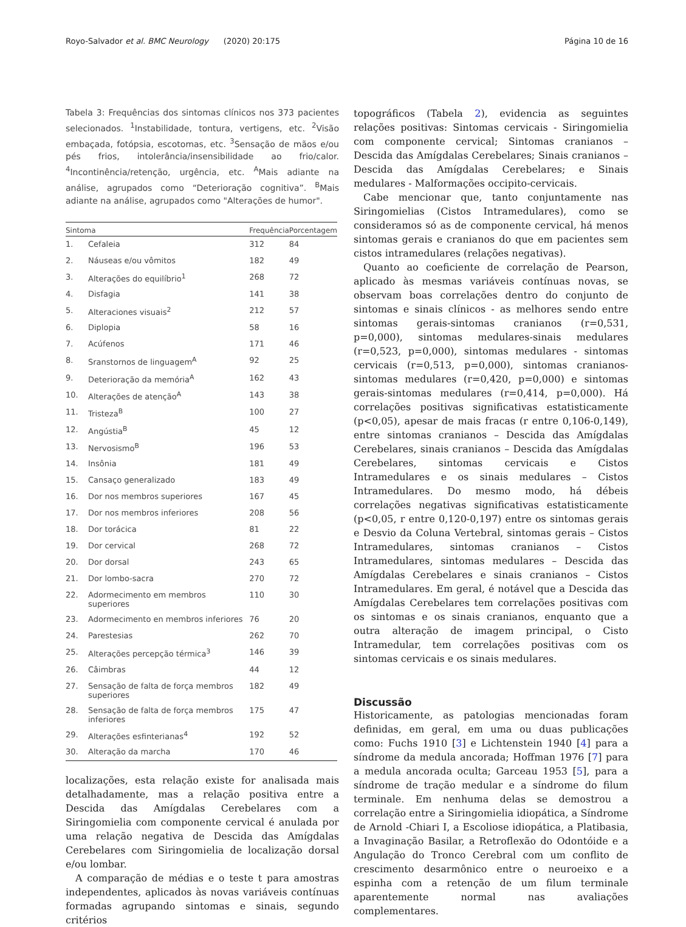Royo-Salvador et al. BMC Neurology (2020) 20:175 Página 10 de 16
Tabela 3: Frequências dos sintomas clínicos nos 373 pacientes selecionados. <sup>1</sup>Instabilidade, tontura, vertigens, etc. <sup>2</sup>Visão embaçada, fotópsia, escotomas, etc. <sup>3</sup>Sensação de mãos e/ou pés frios, intolerância/insensibilidade ao frio/calor. <sup>4</sup>Incontinência/retenção, urgência, etc. <sup>A</sup>Mais adiante na análise, agrupados como “Deterioração cognitiva”. <sup>B</sup>Mais adiante na análise, agrupados como "Alterações de humor".
| Sintoma | | Frequência | Porcentagem |
| --- | --- | --- | --- |
| 1. | Cefaleia | 312 | 84 |
| 2. | Náuseas e/ou vômitos | 182 | 49 |
| 3. | Alterações do equilíbrio<sup>1</sup> | 268 | 72 |
| 4. | Disfagia | 141 | 38 |
| 5. | Alteraciones visuais<sup>2</sup> | 212 | 57 |
| 6. | Diplopia | 58 | 16 |
| 7. | Acúfenos | 171 | 46 |
| 8. | Sranstornos de linguagem<sup>A</sup> | 92 | 25 |
| 9. | Deterioração da memória<sup>A</sup> | 162 | 43 |
| 10. | Alterações de atenção<sup>A</sup> | 143 | 38 |
| 11. | Tristeza<sup>B</sup> | 100 | 27 |
| 12. | Angústia<sup>B</sup> | 45 | 12 |
| 13. | Nervosismo<sup>B</sup> | 196 | 53 |
| 14. | Insônia | 181 | 49 |
| 15. | Cansaço generalizado | 183 | 49 |
| 16. | Dor nos membros superiores | 167 | 45 |
| 17. | Dor nos membros inferiores | 208 | 56 |
| 18. | Dor torácica | 81 | 22 |
| 19. | Dor cervical | 268 | 72 |
| 20. | Dor dorsal | 243 | 65 |
| 21. | Dor lombo-sacra | 270 | 72 |
| 22. | Adormecimento em membros superiores | 110 | 30 |
| 23. | Adormecimento en membros inferiores | 76 | 20 |
| 24. | Parestesias | 262 | 70 |
| 25. | Alterações percepção térmica<sup>3</sup> | 146 | 39 |
| 26. | Câimbras | 44 | 12 |
| 27. | Sensação de falta de força membros superiores | 182 | 49 |
| 28. | Sensação de falta de força membros inferiores | 175 | 47 |
| 29. | Alterações esfinterianas<sup>4</sup> | 192 | 52 |
| 30. | Alteração da marcha | 170 | 46 |
localizações, esta relação existe for analisada mais detalhadamente, mas a relação positiva entre a Descida das Amígdalas Cerebelares com a Siringomielia com componente cervical é anulada por uma relação negativa de Descida das Amígdalas Cerebelares com Siringomielia de localização dorsal e/ou lombar.
A comparação de médias e o teste t para amostras independentes, aplicados às novas variáveis contínuas formadas agrupando sintomas e sinais, segundo critérios
topográficos (Tabela 2), evidencia as seguintes relações positivas: Sintomas cervicais - Siringomielia com componente cervical; Sintomas cranianos – Descida das Amígdalas Cerebelares; Sinais cranianos – Descida das Amígdalas Cerebelares; e Sinais medulares - Malformações occipito-cervicais.
Cabe mencionar que, tanto conjuntamente nas Siringomielias (Cistos Intramedulares), como se consideramos só as de componente cervical, há menos sintomas gerais e cranianos do que em pacientes sem cistos intramedulares (relações negativas).
Quanto ao coeficiente de correlação de Pearson, aplicado às mesmas variáveis contínuas novas, se observam boas correlações dentro do conjunto de sintomas e sinais clínicos - as melhores sendo entre sintomas gerais-sintomas cranianos (r=0,531, p=0,000), sintomas medulares-sinais medulares (r=0,523, p=0,000), sintomas medulares - sintomas cervicais (r=0,513, p=0,000), sintomas cranianos- sintomas medulares (r=0,420, p=0,000) e sintomas gerais-sintomas medulares (r=0,414, p=0,000). Há correlações positivas significativas estatisticamente (p<0,05), apesar de mais fracas (r entre 0,106-0,149), entre sintomas cranianos – Descida das Amígdalas Cerebelares, sinais cranianos – Descida das Amígdalas Cerebelares, sintomas cervicais e Cistos Intramedulares e os sinais medulares – Cistos Intramedulares. Do mesmo modo, há débeis correlações negativas significativas estatisticamente (p<0,05, r entre 0,120-0,197) entre os sintomas gerais e Desvio da Coluna Vertebral, sintomas gerais – Cistos Intramedulares, sintomas cranianos – Cistos Intramedulares, sintomas medulares – Descida das Amígdalas Cerebelares e sinais cranianos – Cistos Intramedulares. Em geral, é notável que a Descida das Amígdalas Cerebelares tem correlações positivas com os sintomas e os sinais cranianos, enquanto que a outra alteração de imagem principal, o Cisto Intramedular, tem correlações positivas com os sintomas cervicais e os sinais medulares.
Discussão
Historicamente, as patologias mencionadas foram definidas, em geral, em uma ou duas publicações como: Fuchs 1910 [3] e Lichtenstein 1940 [4] para a síndrome da medula ancorada; Hoffman 1976 [7] para a medula ancorada oculta; Garceau 1953 [5], para a síndrome de tração medular e a síndrome do filum terminale. Em nenhuma delas se demostrou a correlação entre a Siringomielia idiopática, a Síndrome de Arnold -Chiari I, a Escoliose idiopática, a Platibasia, a Invaginação Basilar, a Retroflexão do Odontóide e a Angulação do Tronco Cerebral com um conflito de crescimento desarmônico entre o neuroeixo e a espinha com a retenção de um filum terminale aparentemente normal nas avaliações complementares.